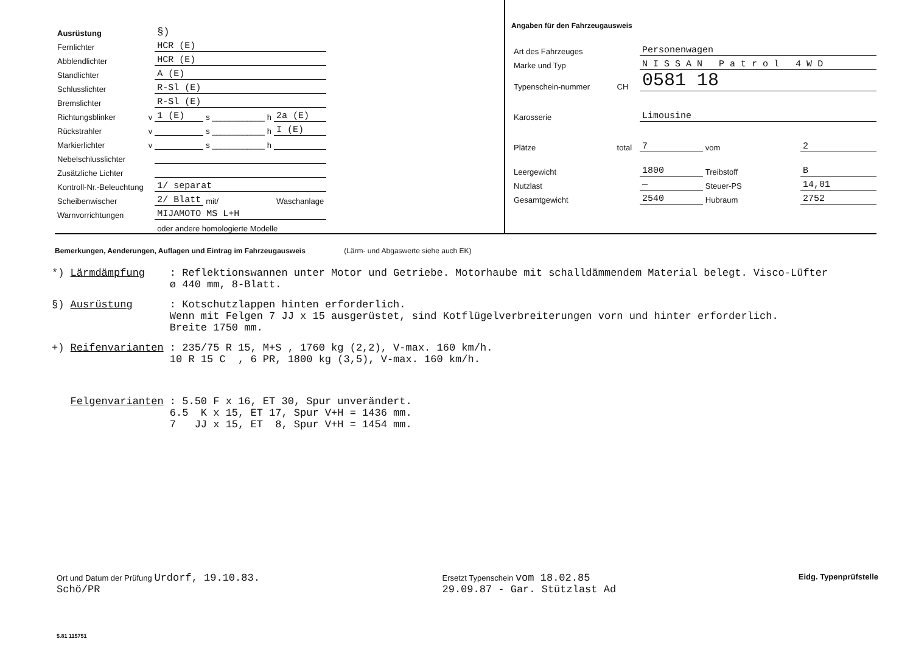| Ausrüstung | | §) | | |
| Fernlichter | | HCR (E) | | |
| Abblendlichter | | HCR (E) | | |
| Standlichter | | A (E) | | |
| Schlusslichter | | R-Sl (E) | | |
| Bremslichter | | R-Sl (E) | | |
| Richtungsblinker | v | 1 (E) | s ____________ h | 2a (E) |
| Rückstrahler | v | | s ____________ h | I (E) |
| Markierlichter | v | | s ____________ h | |
| Nebelschlusslichter | | | | |
| Zusätzliche Lichter | | | | |
| Kontroll-Nr.-Beleuchtung | | 1/ separat | | |
| Scheibenwischer | | 2/ Blatt | mit/ | Waschanlage |
| Warnvorrichtungen | | MIJAMOTO MS L+H | | |
| | | oder andere homologierte Modelle | | |
Angaben für den Fahrzeugausweis
| Art des Fahrzeuges | | Personenwagen | | |
| Marke und Typ | | N I S S A N P a t r o l 4 W D | | |
| Typenschein-nummer | CH | 0581 18 | | |
| Karosserie | | Limousine | | |
| Plätze | total | 7 | vom | 2 |
| Leergewicht | | 1800 | Treibstoff | B |
| Nutzlast | | — | Steuer-PS | 14,01 |
| Gesamtgewicht | | 2540 | Hubraum | 2752 |
Bemerkungen, Aenderungen, Auflagen und Eintrag im Fahrzeugausweis (Lärm- und Abgaswerte siehe auch EK)
*) Lärmdämpfung : Reflektionswannen unter Motor und Getriebe. Motorhaube mit schalldämmendem Material belegt. Visco-Lüfter ø 440 mm, 8-Blatt.
§) Ausrüstung : Kotschutzlappen hinten erforderlich. Wenn mit Felgen 7 JJ x 15 ausgerüstet, sind Kotflügelverbreiterungen vorn und hinter erforderlich. Breite 1750 mm.
+) Reifenvarianten : 235/75 R 15, M+S , 1760 kg (2,2), V-max. 160 km/h. 10 R 15 C , 6 PR, 1800 kg (3,5), V-max. 160 km/h.
Felgenvarianten : 5.50 F x 16, ET 30, Spur unverändert. 6.5 K x 15, ET 17, Spur V+H = 1436 mm. 7 JJ x 15, ET 8, Spur V+H = 1454 mm.
Ort und Datum der Prüfung Urdorf, 19.10.83.
Schö/PR
Ersetzt Typenschein vom 18.02.85
29.09.87 - Gar. Stützlast Ad
Eidg. Typenprüfstelle
5.81 115751